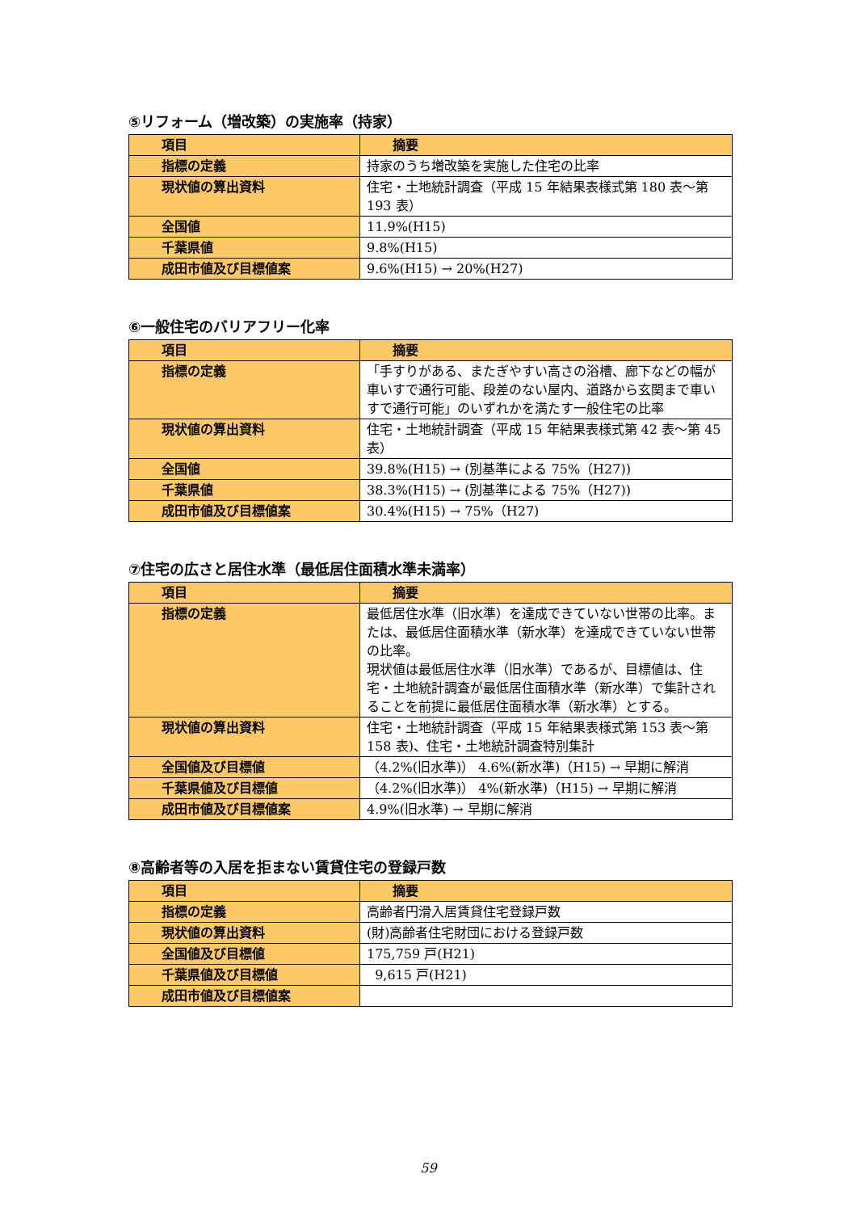⑤リフォーム（増改築）の実施率（持家）
| 項目 | 摘要 |
| --- | --- |
| 指標の定義 | 持家のうち増改築を実施した住宅の比率 |
| 現状値の算出資料 | 住宅・土地統計調査（平成 15 年結果表様式第 180 表～第 193 表） |
| 全国値 | 11.9%(H15) |
| 千葉県値 | 9.8%(H15) |
| 成田市値及び目標値案 | 9.6%(H15) → 20%(H27) |
⑥一般住宅のバリアフリー化率
| 項目 | 摘要 |
| --- | --- |
| 指標の定義 | 「手すりがある、またぎやすい高さの浴槽、廊下などの幅が車いすで通行可能、段差のない屋内、道路から玄関まで車いすで通行可能」のいずれかを満たす一般住宅の比率 |
| 現状値の算出資料 | 住宅・土地統計調査（平成 15 年結果表様式第 42 表～第 45 表） |
| 全国値 | 39.8%(H15) → (別基準による 75%（H27)) |
| 千葉県値 | 38.3%(H15) → (別基準による 75%（H27)) |
| 成田市値及び目標値案 | 30.4%(H15) → 75%（H27) |
⑦住宅の広さと居住水準（最低居住面積水準未満率）
| 項目 | 摘要 |
| --- | --- |
| 指標の定義 | 最低居住水準（旧水準）を達成できていない世帯の比率。または、最低居住面積水準（新水準）を達成できていない世帯の比率。 現状値は最低居住水準（旧水準）であるが、目標値は、住宅・土地統計調査が最低居住面積水準（新水準）で集計されることを前提に最低居住面積水準（新水準）とする。 |
| 現状値の算出資料 | 住宅・土地統計調査（平成 15 年結果表様式第 153 表～第 158 表)、住宅・土地統計調査特別集計 |
| 全国値及び目標値 | （4.2%(旧水準)） 4.6%(新水準)（H15) → 早期に解消 |
| 千葉県値及び目標値 | （4.2%(旧水準)） 4%(新水準)（H15) → 早期に解消 |
| 成田市値及び目標値案 | 4.9%(旧水準) → 早期に解消 |
⑧高齢者等の入居を拒まない賃貸住宅の登録戸数
| 項目 | 摘要 |
| --- | --- |
| 指標の定義 | 高齢者円滑入居賃貸住宅登録戸数 |
| 現状値の算出資料 | (財)高齢者住宅財団における登録戸数 |
| 全国値及び目標値 | 175,759 戸(H21) |
| 千葉県値及び目標値 | 9,615 戸(H21) |
| 成田市値及び目標値案 | |
59